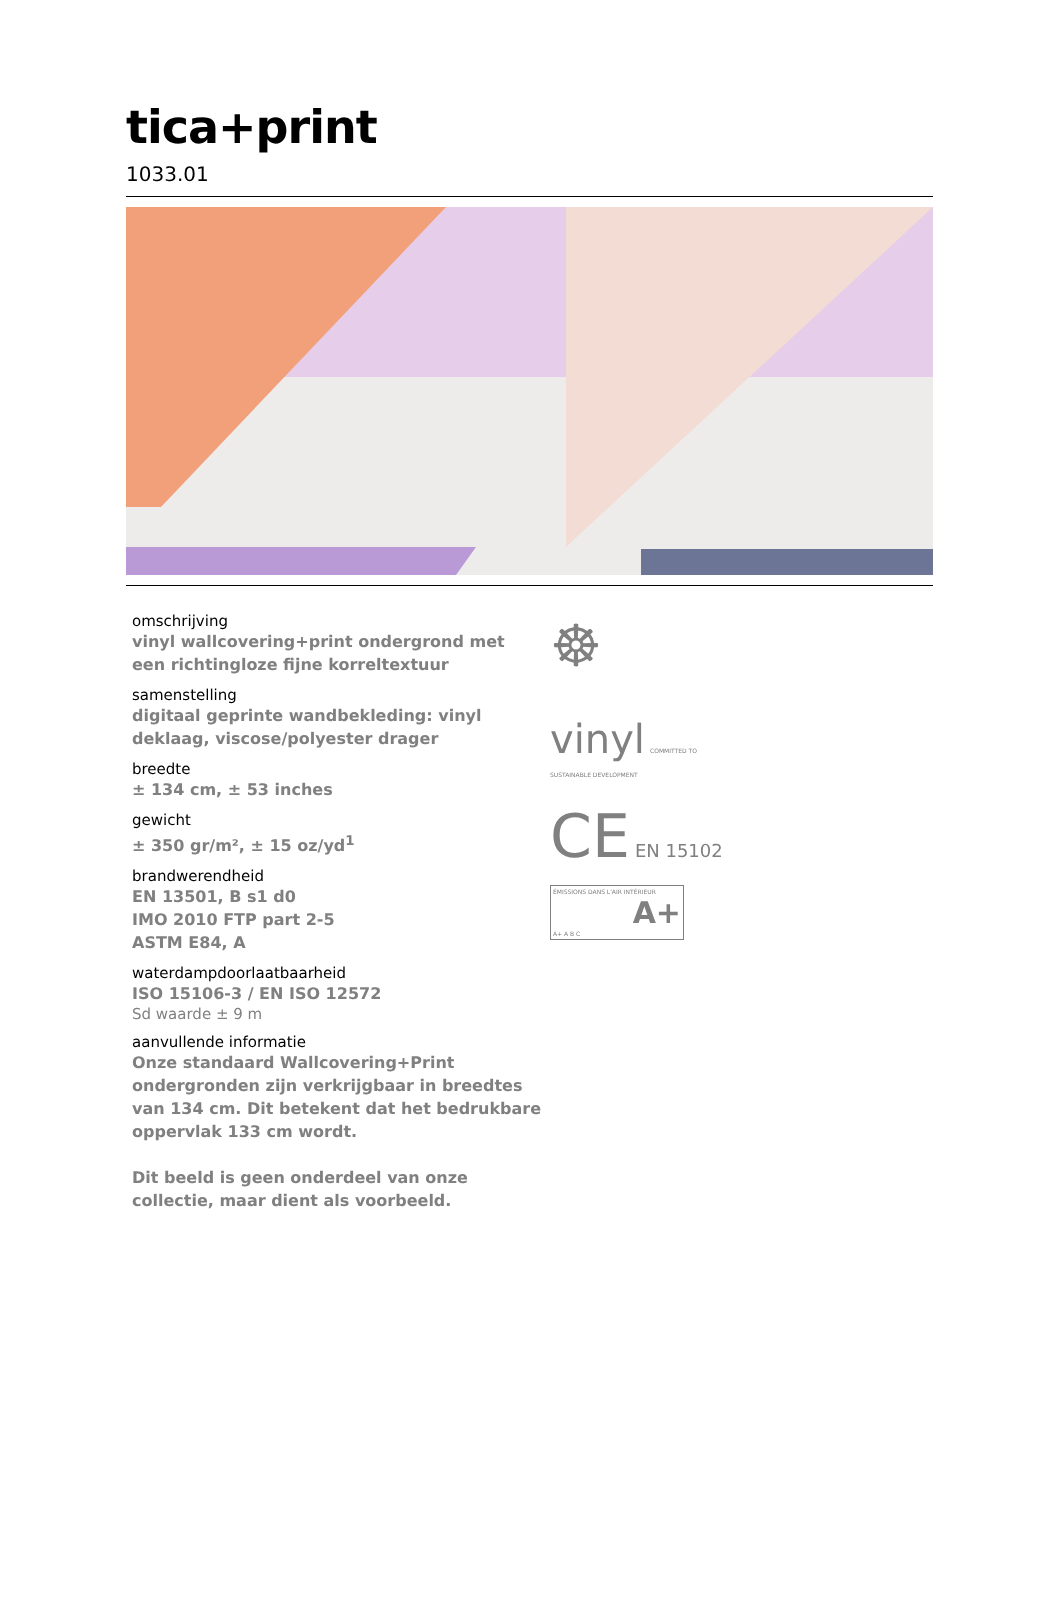tica+print
1033.01
omschrijving
vinyl wallcovering+print ondergrond met een richtingloze fijne korreltextuur
samenstelling
digitaal geprinte wandbekleding: vinyl deklaag, viscose/polyester drager
breedte
± 134 cm, ± 53 inches
gewicht
± 350 gr/m², ± 15 oz/yd<sup>1</sup>
brandwerendheid
EN 13501, B s1 d0
IMO 2010 FTP part 2-5
ASTM E84, A
waterdampdoorlaatbaarheid
ISO 15106-3 / EN ISO 12572
Sd waarde ± 9 m
aanvullende informatie
Onze standaard Wallcovering+Print ondergronden zijn verkrijgbaar in breedtes van 134 cm. Dit betekent dat het bedrukbare oppervlak 133 cm wordt.
Dit beeld is geen onderdeel van onze collectie, maar dient als voorbeeld.
☸
vinyl COMMITTED TO
SUSTAINABLE DEVELOPMENT
CE EN 15102
ÉMISSIONS DANS L'AIR INTÉRIEUR
A+
A+ A B C